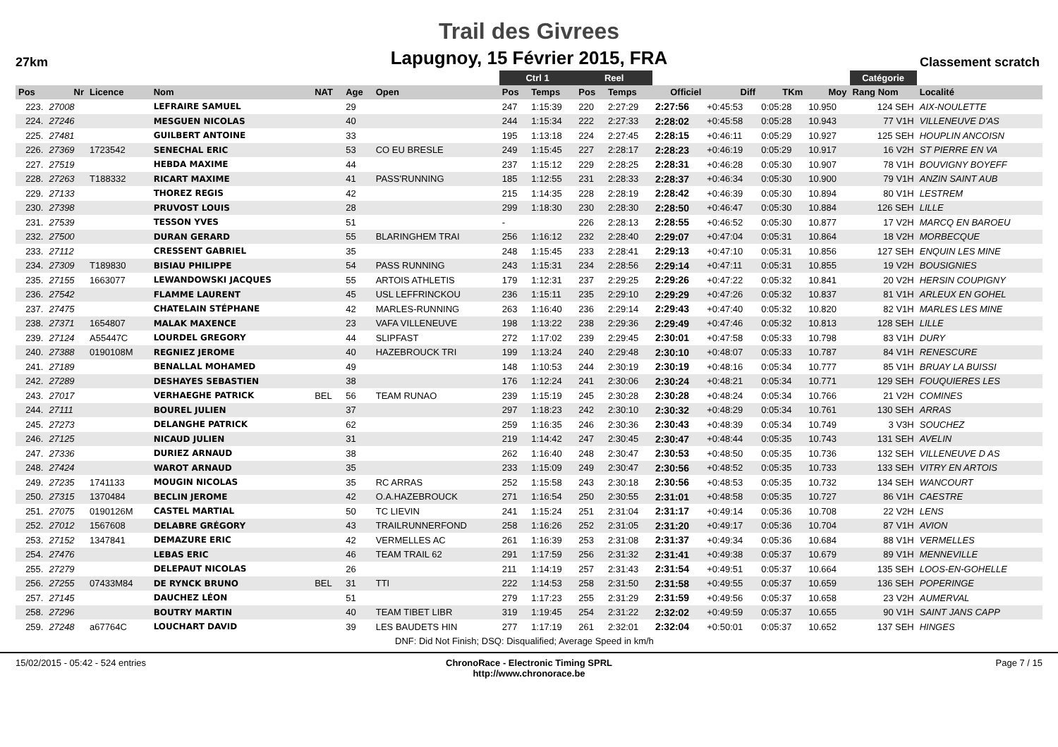Trail des Givrees
Lapugnoy, 15 Février 2015, FRA
27km Classement scratch
| | | | | | | | Ctrl 1 | | Reel | | | | | | Catégorie | |
| --- | --- | --- | --- | --- | --- | --- | --- | --- | --- | --- | --- | --- | --- | --- | --- | --- |
| Pos | Nr | Licence | Nom | NAT | Age | Open | Pos | Temps | Pos | Temps | Officiel | Diff | TKm | Moy | Rang Nom | Localité |
| 223. | 27008 | | LEFRAIRE SAMUEL | | 29 | | 247 | 1:15:39 | 220 | 2:27:29 | 2:27:56 | +0:45:53 | 0:05:28 | 10.950 | 124 SEH | AIX-NOULETTE |
| 224. | 27246 | | MESGUEN NICOLAS | | 40 | | 244 | 1:15:34 | 222 | 2:27:33 | 2:28:02 | +0:45:58 | 0:05:28 | 10.943 | 77 V1H | VILLENEUVE D'AS |
| 225. | 27481 | | GUILBERT ANTOINE | | 33 | | 195 | 1:13:18 | 224 | 2:27:45 | 2:28:15 | +0:46:11 | 0:05:29 | 10.927 | 125 SEH | HOUPLIN ANCOISN |
| 226. | 27369 | 1723542 | SENECHAL ERIC | | 53 | CO EU BRESLE | 249 | 1:15:45 | 227 | 2:28:17 | 2:28:23 | +0:46:19 | 0:05:29 | 10.917 | 16 V2H | ST PIERRE EN VA |
| 227. | 27519 | | HEBDA MAXIME | | 44 | | 237 | 1:15:12 | 229 | 2:28:25 | 2:28:31 | +0:46:28 | 0:05:30 | 10.907 | 78 V1H | BOUVIGNY BOYEFF |
| 228. | 27263 | T188332 | RICART MAXIME | | 41 | PASS'RUNNING | 185 | 1:12:55 | 231 | 2:28:33 | 2:28:37 | +0:46:34 | 0:05:30 | 10.900 | 79 V1H | ANZIN SAINT AUB |
| 229. | 27133 | | THOREZ REGIS | | 42 | | 215 | 1:14:35 | 228 | 2:28:19 | 2:28:42 | +0:46:39 | 0:05:30 | 10.894 | 80 V1H | LESTREM |
| 230. | 27398 | | PRUVOST LOUIS | | 28 | | 299 | 1:18:30 | 230 | 2:28:30 | 2:28:50 | +0:46:47 | 0:05:30 | 10.884 | 126 SEH | LILLE |
| 231. | 27539 | | TESSON YVES | | 51 | | - | | 226 | 2:28:13 | 2:28:55 | +0:46:52 | 0:05:30 | 10.877 | 17 V2H | MARCQ EN BAROEU |
| 232. | 27500 | | DURAN GERARD | | 55 | BLARINGHEM TRAI | 256 | 1:16:12 | 232 | 2:28:40 | 2:29:07 | +0:47:04 | 0:05:31 | 10.864 | 18 V2H | MORBECQUE |
| 233. | 27112 | | CRESSENT GABRIEL | | 35 | | 248 | 1:15:45 | 233 | 2:28:41 | 2:29:13 | +0:47:10 | 0:05:31 | 10.856 | 127 SEH | ENQUIN LES MINE |
| 234. | 27309 | T189830 | BISIAU PHILIPPE | | 54 | PASS RUNNING | 243 | 1:15:31 | 234 | 2:28:56 | 2:29:14 | +0:47:11 | 0:05:31 | 10.855 | 19 V2H | BOUSIGNIES |
| 235. | 27155 | 1663077 | LEWANDOWSKI JACQUES | | 55 | ARTOIS ATHLETIS | 179 | 1:12:31 | 237 | 2:29:25 | 2:29:26 | +0:47:22 | 0:05:32 | 10.841 | 20 V2H | HERSIN COUPIGNY |
| 236. | 27542 | | FLAMME LAURENT | | 45 | USL LEFFRINCKOU | 236 | 1:15:11 | 235 | 2:29:10 | 2:29:29 | +0:47:26 | 0:05:32 | 10.837 | 81 V1H | ARLEUX EN GOHEL |
| 237. | 27475 | | CHATELAIN STÉPHANE | | 42 | MARLES-RUNNING | 263 | 1:16:40 | 236 | 2:29:14 | 2:29:43 | +0:47:40 | 0:05:32 | 10.820 | 82 V1H | MARLES LES MINE |
| 238. | 27371 | 1654807 | MALAK MAXENCE | | 23 | VAFA VILLENEUVE | 198 | 1:13:22 | 238 | 2:29:36 | 2:29:49 | +0:47:46 | 0:05:32 | 10.813 | 128 SEH | LILLE |
| 239. | 27124 | A55447C | LOURDEL GREGORY | | 44 | SLIPFAST | 272 | 1:17:02 | 239 | 2:29:45 | 2:30:01 | +0:47:58 | 0:05:33 | 10.798 | 83 V1H | DURY |
| 240. | 27388 | 0190108M | REGNIEZ JEROME | | 40 | HAZEBROUCK TRI | 199 | 1:13:24 | 240 | 2:29:48 | 2:30:10 | +0:48:07 | 0:05:33 | 10.787 | 84 V1H | RENESCURE |
| 241. | 27189 | | BENALLAL MOHAMED | | 49 | | 148 | 1:10:53 | 244 | 2:30:19 | 2:30:19 | +0:48:16 | 0:05:34 | 10.777 | 85 V1H | BRUAY LA BUISSI |
| 242. | 27289 | | DESHAYES SEBASTIEN | | 38 | | 176 | 1:12:24 | 241 | 2:30:06 | 2:30:24 | +0:48:21 | 0:05:34 | 10.771 | 129 SEH | FOUQUIERES LES |
| 243. | 27017 | | VERHAEGHE PATRICK | BEL | 56 | TEAM RUNAO | 239 | 1:15:19 | 245 | 2:30:28 | 2:30:28 | +0:48:24 | 0:05:34 | 10.766 | 21 V2H | COMINES |
| 244. | 27111 | | BOUREL JULIEN | | 37 | | 297 | 1:18:23 | 242 | 2:30:10 | 2:30:32 | +0:48:29 | 0:05:34 | 10.761 | 130 SEH | ARRAS |
| 245. | 27273 | | DELANGHE PATRICK | | 62 | | 259 | 1:16:35 | 246 | 2:30:36 | 2:30:43 | +0:48:39 | 0:05:34 | 10.749 | 3 V3H | SOUCHEZ |
| 246. | 27125 | | NICAUD JULIEN | | 31 | | 219 | 1:14:42 | 247 | 2:30:45 | 2:30:47 | +0:48:44 | 0:05:35 | 10.743 | 131 SEH | AVELIN |
| 247. | 27336 | | DURIEZ ARNAUD | | 38 | | 262 | 1:16:40 | 248 | 2:30:47 | 2:30:53 | +0:48:50 | 0:05:35 | 10.736 | 132 SEH | VILLENEUVE D AS |
| 248. | 27424 | | WAROT ARNAUD | | 35 | | 233 | 1:15:09 | 249 | 2:30:47 | 2:30:56 | +0:48:52 | 0:05:35 | 10.733 | 133 SEH | VITRY EN ARTOIS |
| 249. | 27235 | 1741133 | MOUGIN NICOLAS | | 35 | RC ARRAS | 252 | 1:15:58 | 243 | 2:30:18 | 2:30:56 | +0:48:53 | 0:05:35 | 10.732 | 134 SEH | WANCOURT |
| 250. | 27315 | 1370484 | BECLIN JEROME | | 42 | O.A.HAZEBROUCK | 271 | 1:16:54 | 250 | 2:30:55 | 2:31:01 | +0:48:58 | 0:05:35 | 10.727 | 86 V1H | CAESTRE |
| 251. | 27075 | 0190126M | CASTEL MARTIAL | | 50 | TC LIEVIN | 241 | 1:15:24 | 251 | 2:31:04 | 2:31:17 | +0:49:14 | 0:05:36 | 10.708 | 22 V2H | LENS |
| 252. | 27012 | 1567608 | DELABRE GRÉGORY | | 43 | TRAILRUNNERFOND | 258 | 1:16:26 | 252 | 2:31:05 | 2:31:20 | +0:49:17 | 0:05:36 | 10.704 | 87 V1H | AVION |
| 253. | 27152 | 1347841 | DEMAZURE ERIC | | 42 | VERMELLES AC | 261 | 1:16:39 | 253 | 2:31:08 | 2:31:37 | +0:49:34 | 0:05:36 | 10.684 | 88 V1H | VERMELLES |
| 254. | 27476 | | LEBAS ERIC | | 46 | TEAM TRAIL 62 | 291 | 1:17:59 | 256 | 2:31:32 | 2:31:41 | +0:49:38 | 0:05:37 | 10.679 | 89 V1H | MENNEVILLE |
| 255. | 27279 | | DELEPAUT NICOLAS | | 26 | | 211 | 1:14:19 | 257 | 2:31:43 | 2:31:54 | +0:49:51 | 0:05:37 | 10.664 | 135 SEH | LOOS-EN-GOHELLE |
| 256. | 27255 | 07433M84 | DE RYNCK BRUNO | BEL | 31 | TTI | 222 | 1:14:53 | 258 | 2:31:50 | 2:31:58 | +0:49:55 | 0:05:37 | 10.659 | 136 SEH | POPERINGE |
| 257. | 27145 | | DAUCHEZ LÉON | | 51 | | 279 | 1:17:23 | 255 | 2:31:29 | 2:31:59 | +0:49:56 | 0:05:37 | 10.658 | 23 V2H | AUMERVAL |
| 258. | 27296 | | BOUTRY MARTIN | | 40 | TEAM TIBET LIBR | 319 | 1:19:45 | 254 | 2:31:22 | 2:32:02 | +0:49:59 | 0:05:37 | 10.655 | 90 V1H | SAINT JANS CAPP |
| 259. | 27248 | a67764C | LOUCHART DAVID | | 39 | LES BAUDETS HIN | 277 | 1:17:19 | 261 | 2:32:01 | 2:32:04 | +0:50:01 | 0:05:37 | 10.652 | 137 SEH | HINGES |
DNF: Did Not Finish; DSQ: Disqualified; Average Speed in km/h
15/02/2015 - 05:42 - 524 entries
Page 7 / 15
ChronoRace - Electronic Timing SPRL
http://www.chronorace.be